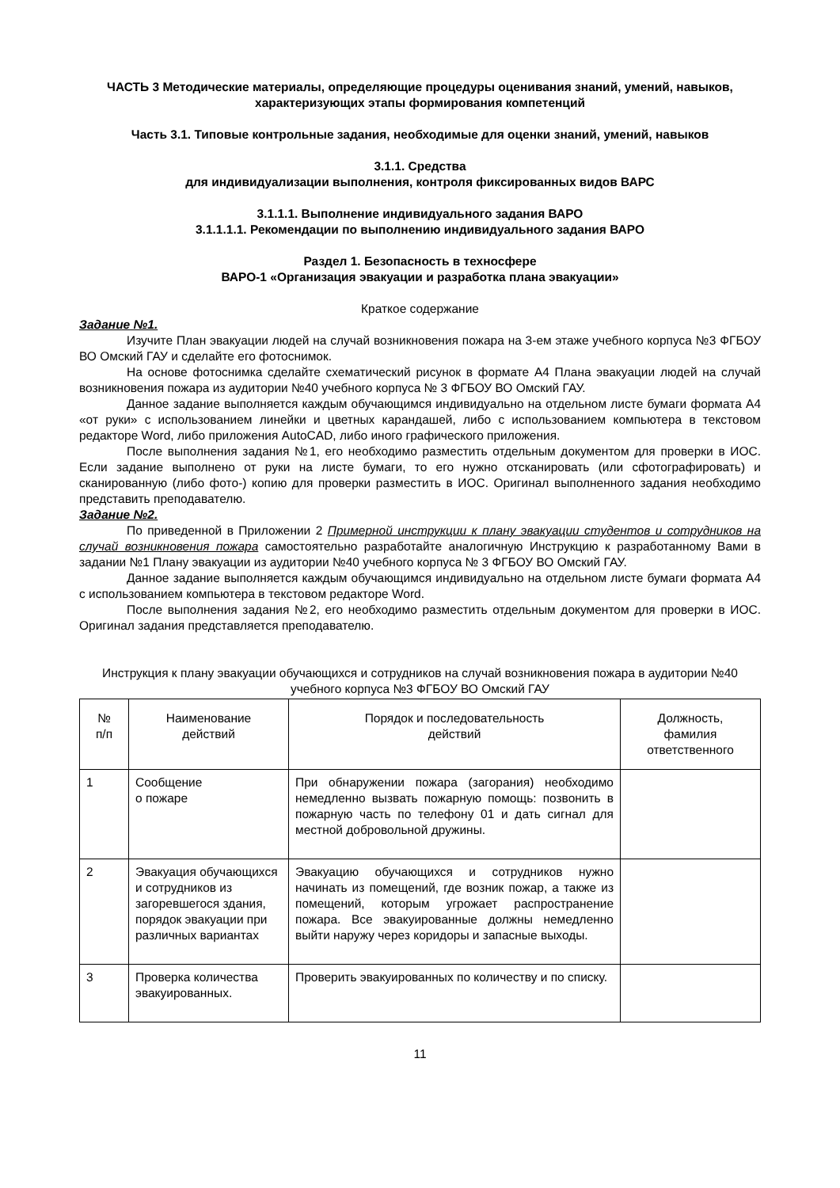ЧАСТЬ 3 Методические материалы, определяющие процедуры оценивания знаний, умений, навыков, характеризующих этапы формирования компетенций
Часть 3.1. Типовые контрольные задания, необходимые для оценки знаний, умений, навыков
3.1.1. Средства
для индивидуализации выполнения, контроля фиксированных видов ВАРС
3.1.1.1. Выполнение индивидуального задания ВАРО
3.1.1.1.1. Рекомендации по выполнению индивидуального задания ВАРО
Раздел 1. Безопасность в техносфере
ВАРО-1 «Организация эвакуации и разработка плана эвакуации»
Краткое содержание
Задание №1.
Изучите План эвакуации людей на случай возникновения пожара на 3-ем этаже учебного корпуса №3 ФГБОУ ВО Омский ГАУ и сделайте его фотоснимок.
На основе фотоснимка сделайте схематический рисунок в формате А4 Плана эвакуации людей на случай возникновения пожара из аудитории №40 учебного корпуса № 3 ФГБОУ ВО Омский ГАУ.
Данное задание выполняется каждым обучающимся индивидуально на отдельном листе бумаги формата А4 «от руки» с использованием линейки и цветных карандашей, либо с использованием компьютера в текстовом редакторе Word, либо приложения AutoCAD, либо иного графического приложения.
После выполнения задания №1, его необходимо разместить отдельным документом для проверки в ИОС. Если задание выполнено от руки на листе бумаги, то его нужно отсканировать (или сфотографировать) и сканированную (либо фото-) копию для проверки разместить в ИОС. Оригинал выполненного задания необходимо представить преподавателю.
Задание №2.
По приведенной в Приложении 2 Примерной инструкции к плану эвакуации студентов и сотрудников на случай возникновения пожара самостоятельно разработайте аналогичную Инструкцию к разработанному Вами в задании №1 Плану эвакуации из аудитории №40 учебного корпуса № 3 ФГБОУ ВО Омский ГАУ.
Данное задание выполняется каждым обучающимся индивидуально на отдельном листе бумаги формата А4 с использованием компьютера в текстовом редакторе Word.
После выполнения задания №2, его необходимо разместить отдельным документом для проверки в ИОС. Оригинал задания представляется преподавателю.
Инструкция к плану эвакуации обучающихся и сотрудников на случай возникновения пожара в аудитории №40 учебного корпуса №3 ФГБОУ ВО Омский ГАУ
| № п/п | Наименование действий | Порядок и последовательность действий | Должность, фамилия ответственного |
| --- | --- | --- | --- |
| 1 | Сообщение о пожаре | При обнаружении пожара (загорания) необходимо немедленно вызвать пожарную помощь: позвонить в пожарную часть по телефону 01 и дать сигнал для местной добровольной дружины. | |
| 2 | Эвакуация обучающихся и сотрудников из загоревшегося здания, порядок эвакуации при различных вариантах | Эвакуацию обучающихся и сотрудников нужно начинать из помещений, где возник пожар, а также из помещений, которым угрожает распространение пожара. Все эвакуированные должны немедленно выйти наружу через коридоры и запасные выходы. | |
| 3 | Проверка количества эвакуированных. | Проверить эвакуированных по количеству и по списку. | |
11